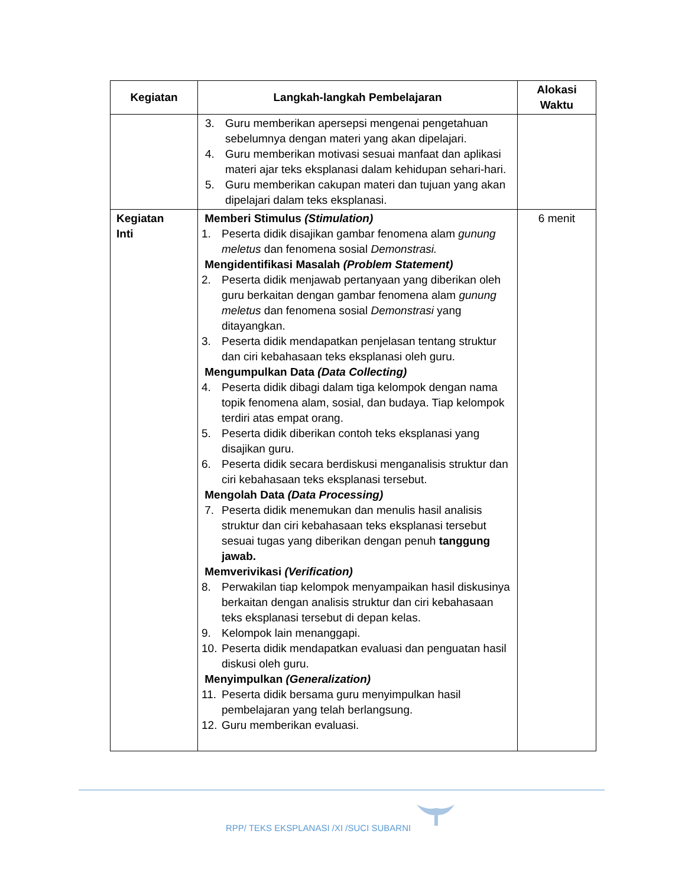| Kegiatan | Langkah-langkah Pembelajaran | Alokasi Waktu |
| --- | --- | --- |
| | 3. Guru memberikan apersepsi mengenai pengetahuan sebelumnya dengan materi yang akan dipelajari. 4. Guru memberikan motivasi sesuai manfaat dan aplikasi materi ajar teks eksplanasi dalam kehidupan sehari-hari. 5. Guru memberikan cakupan materi dan tujuan yang akan dipelajari dalam teks eksplanasi. | |
| Kegiatan Inti | Memberi Stimulus (Stimulation) 1. Peserta didik disajikan gambar fenomena alam gunung meletus dan fenomena sosial Demonstrasi. Mengidentifikasi Masalah (Problem Statement) 2. Peserta didik menjawab pertanyaan yang diberikan oleh guru berkaitan dengan gambar fenomena alam gunung meletus dan fenomena sosial Demonstrasi yang ditayangkan. 3. Peserta didik mendapatkan penjelasan tentang struktur dan ciri kebahasaan teks eksplanasi oleh guru. Mengumpulkan Data (Data Collecting) 4. Peserta didik dibagi dalam tiga kelompok dengan nama topik fenomena alam, sosial, dan budaya. Tiap kelompok terdiri atas empat orang. 5. Peserta didik diberikan contoh teks eksplanasi yang disajikan guru. 6. Peserta didik secara berdiskusi menganalisis struktur dan ciri kebahasaan teks eksplanasi tersebut. Mengolah Data (Data Processing) 7. Peserta didik menemukan dan menulis hasil analisis struktur dan ciri kebahasaan teks eksplanasi tersebut sesuai tugas yang diberikan dengan penuh tanggung jawab. Memverivikasi (Verification) 8. Perwakilan tiap kelompok menyampaikan hasil diskusinya berkaitan dengan analisis struktur dan ciri kebahasaan teks eksplanasi tersebut di depan kelas. 9. Kelompok lain menanggapi. 10. Peserta didik mendapatkan evaluasi dan penguatan hasil diskusi oleh guru. Menyimpulkan (Generalization) 11. Peserta didik bersama guru menyimpulkan hasil pembelajaran yang telah berlangsung. 12. Guru memberikan evaluasi. | 6 menit |
RPP/ TEKS EKSPLANASI /XI /SUCI SUBARNI